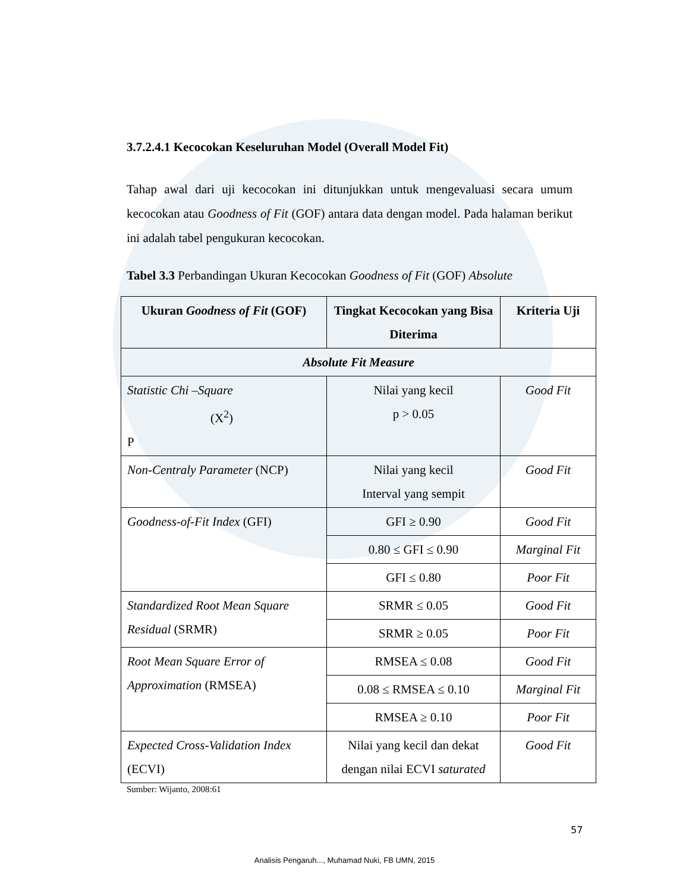3.7.2.4.1 Kecocokan Keseluruhan Model (Overall Model Fit)
Tahap awal dari uji kecocokan ini ditunjukkan untuk mengevaluasi secara umum kecocokan atau Goodness of Fit (GOF) antara data dengan model. Pada halaman berikut ini adalah tabel pengukuran kecocokan.
Tabel 3.3 Perbandingan Ukuran Kecocokan Goodness of Fit (GOF) Absolute
| Ukuran Goodness of Fit (GOF) | Tingkat Kecocokan yang Bisa Diterima | Kriteria Uji |
| --- | --- | --- |
| Absolute Fit Measure | | |
| Statistic Chi –Square (X<sup>2</sup>) P | Nilai yang kecil p > 0.05 | Good Fit |
| Non-Centraly Parameter (NCP) | Nilai yang kecil Interval yang sempit | Good Fit |
| Goodness-of-Fit Index (GFI) | GFI ≥ 0.90 | Good Fit |
| | 0.80 ≤ GFI ≤ 0.90 | Marginal Fit |
| | GFI ≤ 0.80 | Poor Fit |
| Standardized Root Mean Square Residual (SRMR) | SRMR ≤ 0.05 | Good Fit |
| | SRMR ≥ 0.05 | Poor Fit |
| Root Mean Square Error of Approximation (RMSEA) | RMSEA ≤ 0.08 | Good Fit |
| | 0.08 ≤ RMSEA ≤ 0.10 | Marginal Fit |
| | RMSEA ≥ 0.10 | Poor Fit |
| Expected Cross-Validation Index (ECVI) | Nilai yang kecil dan dekat dengan nilai ECVI saturated | Good Fit |
Sumber: Wijanto, 2008:61
57
Analisis Pengaruh..., Muhamad Nuki, FB UMN, 2015